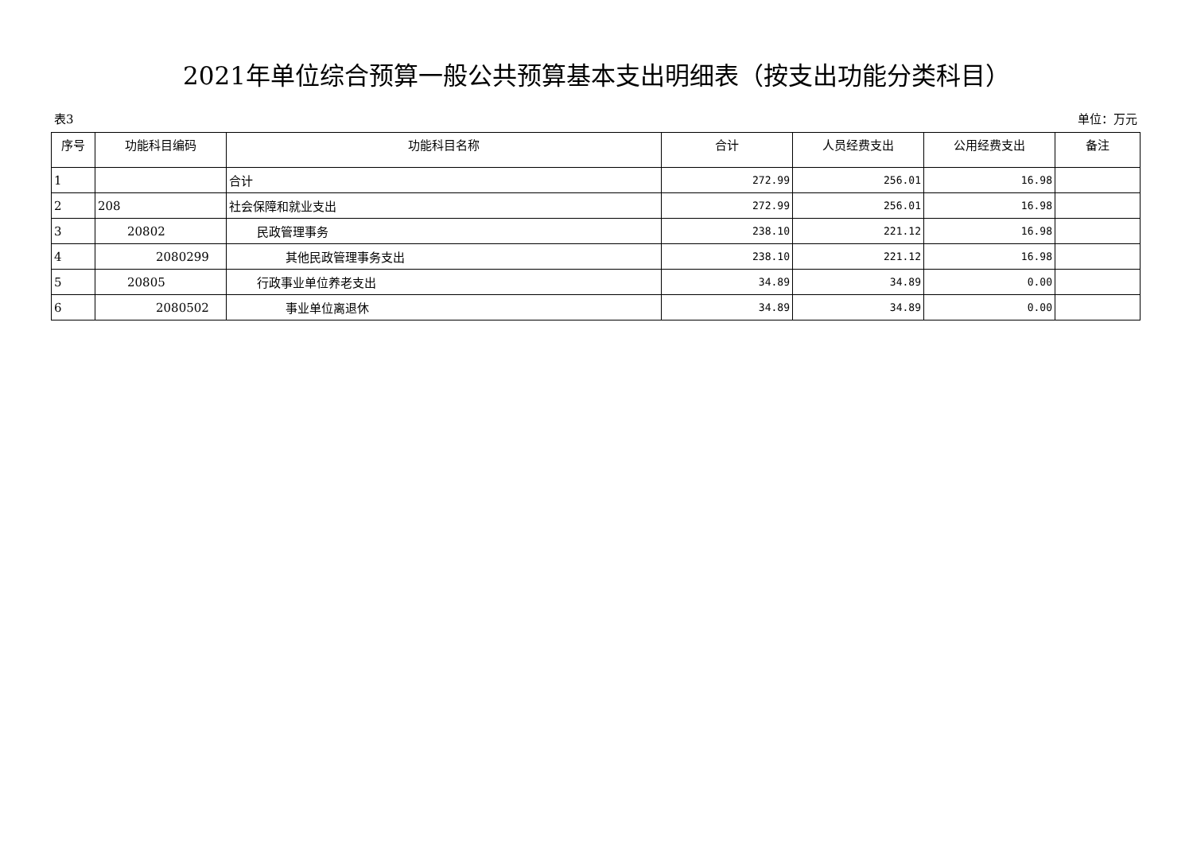2021年单位综合预算一般公共预算基本支出明细表（按支出功能分类科目）
表3 单位：万元
| 序号 | 功能科目编码 | 功能科目名称 | 合计 | 人员经费支出 | 公用经费支出 | 备注 |
| --- | --- | --- | --- | --- | --- | --- |
| 1 | | 合计 | 272.99 | 256.01 | 16.98 | |
| 2 | 208 | 社会保障和就业支出 | 272.99 | 256.01 | 16.98 | |
| 3 | 20802 | 民政管理事务 | 238.10 | 221.12 | 16.98 | |
| 4 | 2080299 | 其他民政管理事务支出 | 238.10 | 221.12 | 16.98 | |
| 5 | 20805 | 行政事业单位养老支出 | 34.89 | 34.89 | 0.00 | |
| 6 | 2080502 | 事业单位离退休 | 34.89 | 34.89 | 0.00 | |